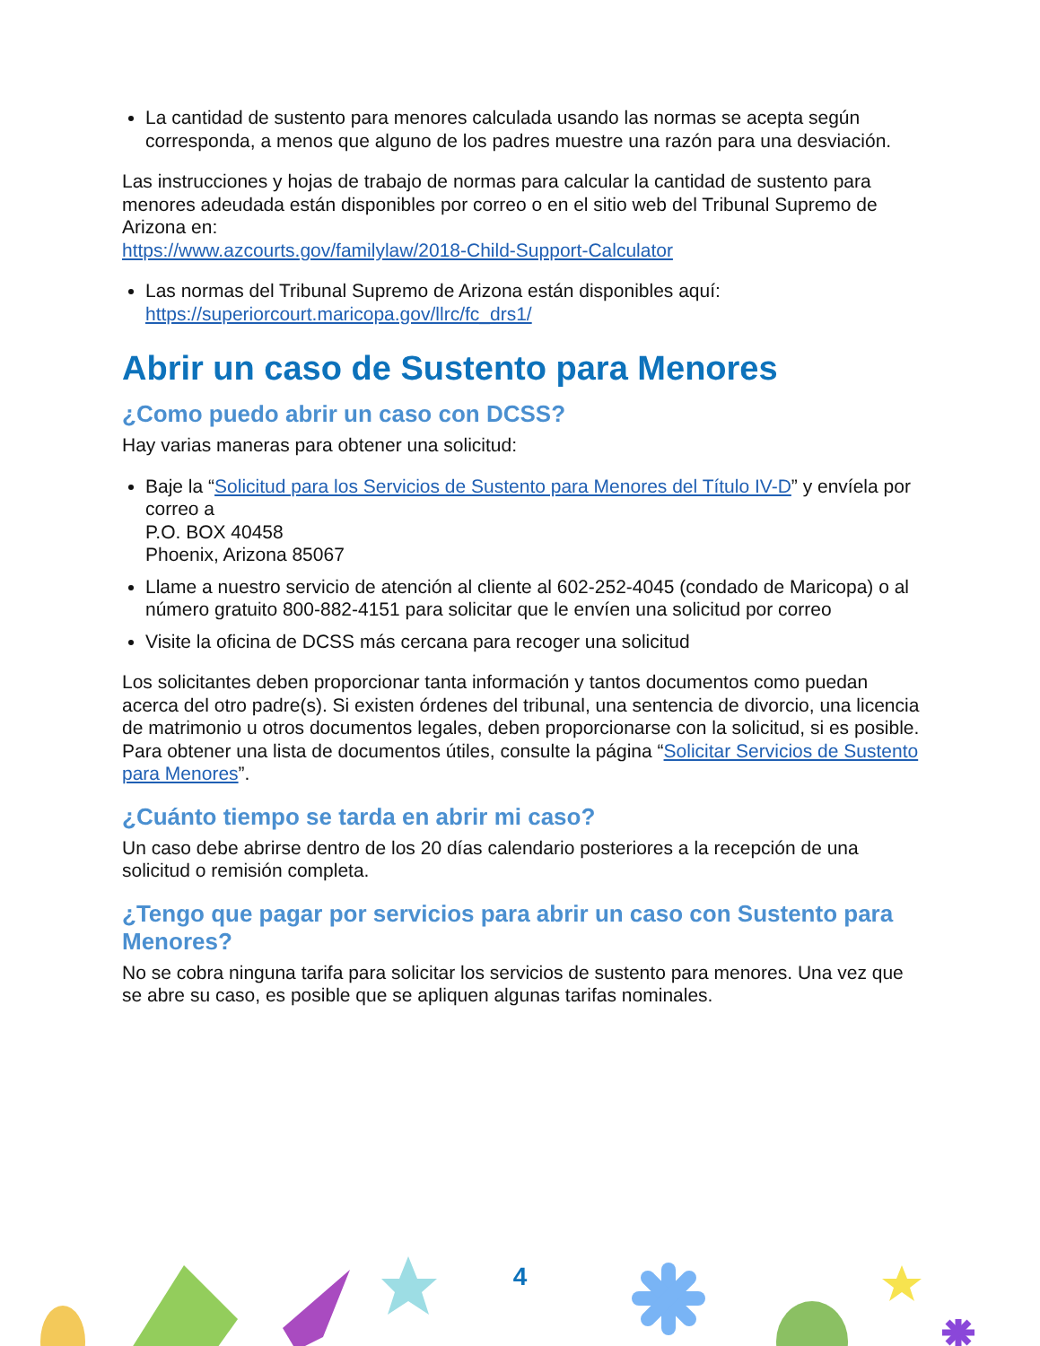La cantidad de sustento para menores calculada usando las normas se acepta según corresponda, a menos que alguno de los padres muestre una razón para una desviación.
Las instrucciones y hojas de trabajo de normas para calcular la cantidad de sustento para menores adeudada están disponibles por correo o en el sitio web del Tribunal Supremo de Arizona en:
https://www.azcourts.gov/familylaw/2018-Child-Support-Calculator
Las normas del Tribunal Supremo de Arizona están disponibles aquí: https://superiorcourt.maricopa.gov/llrc/fc_drs1/
Abrir un caso de Sustento para Menores
¿Como puedo abrir un caso con DCSS?
Hay varias maneras para obtener una solicitud:
Baje la “Solicitud para los Servicios de Sustento para Menores del Título IV-D” y envíela por correo a
P.O. BOX 40458
Phoenix, Arizona 85067
Llame a nuestro servicio de atención al cliente al 602-252-4045 (condado de Maricopa) o al número gratuito 800-882-4151 para solicitar que le envíen una solicitud por correo
Visite la oficina de DCSS más cercana para recoger una solicitud
Los solicitantes deben proporcionar tanta información y tantos documentos como puedan acerca del otro padre(s). Si existen órdenes del tribunal, una sentencia de divorcio, una licencia de matrimonio u otros documentos legales, deben proporcionarse con la solicitud, si es posible. Para obtener una lista de documentos útiles, consulte la página “Solicitar Servicios de Sustento para Menores”.
¿Cuánto tiempo se tarda en abrir mi caso?
Un caso debe abrirse dentro de los 20 días calendario posteriores a la recepción de una solicitud o remisión completa.
¿Tengo que pagar por servicios para abrir un caso con Sustento para Menores?
No se cobra ninguna tarifa para solicitar los servicios de sustento para menores. Una vez que se abre su caso, es posible que se apliquen algunas tarifas nominales.
4